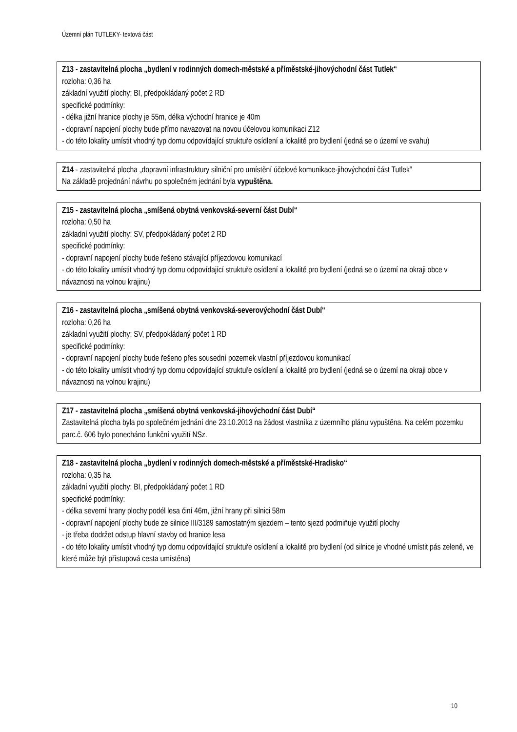Územní plán TUTLEKY- textová část
Z13 - zastavitelná plocha „bydlení v rodinných domech-městské a příměstské-jihovýchodní část Tutlek“
rozloha: 0,36 ha
základní využití plochy: BI, předpokládaný počet 2 RD
specifické podmínky:
- délka jižní hranice plochy je 55m, délka východní hranice je 40m
- dopravní napojení plochy bude přímo navazovat na novou účelovou komunikaci Z12
- do této lokality umístit vhodný typ domu odpovídající struktuře osídlení a lokalitě pro bydlení (jedná se o území ve svahu)
Z14 - zastavitelná plocha „dopravní infrastruktury silniční pro umístění účelové komunikace-jihovýchodní část Tutlek“
Na základě projednání návrhu po společném jednání byla vypuštěna.
Z15 - zastavitelná plocha „smíšená obytná venkovská-severní část Dubí“
rozloha: 0,50 ha
základní využití plochy: SV, předpokládaný počet 2 RD
specifické podmínky:
- dopravní napojení plochy bude řešeno stávající příjezdovou komunikací
- do této lokality umístit vhodný typ domu odpovídající struktuře osídlení a lokalitě pro bydlení (jedná se o území na okraji obce v návaznosti na volnou krajinu)
Z16 - zastavitelná plocha „smíšená obytná venkovská-severovýchodní část Dubí“
rozloha: 0,26 ha
základní využití plochy: SV, předpokládaný počet 1 RD
specifické podmínky:
- dopravní napojení plochy bude řešeno přes sousední pozemek vlastní příjezdovou komunikací
- do této lokality umístit vhodný typ domu odpovídající struktuře osídlení a lokalitě pro bydlení (jedná se o území na okraji obce v návaznosti na volnou krajinu)
Z17 - zastavitelná plocha „smíšená obytná venkovská-jihovýchodní část Dubí“
Zastavitelná plocha byla po společném jednání dne 23.10.2013 na žádost vlastníka z územního plánu vypuštěna. Na celém pozemku parc.č. 606 bylo ponecháno funkční využití NSz.
Z18 - zastavitelná plocha „bydlení v rodinných domech-městské a příměstské-Hradisko“
rozloha: 0,35 ha
základní využití plochy: BI, předpokládaný počet 1 RD
specifické podmínky:
- délka severní hrany plochy podél lesa činí 46m, jižní hrany při silnici 58m
- dopravní napojení plochy bude ze silnice III/3189 samostatným sjezdem – tento sjezd podmiňuje využití plochy
- je třeba dodržet odstup hlavní stavby od hranice lesa
- do této lokality umístit vhodný typ domu odpovídající struktuře osídlení a lokalitě pro bydlení (od silnice je vhodné umístit pás zeleně, ve které může být přístupová cesta umístěna)
10